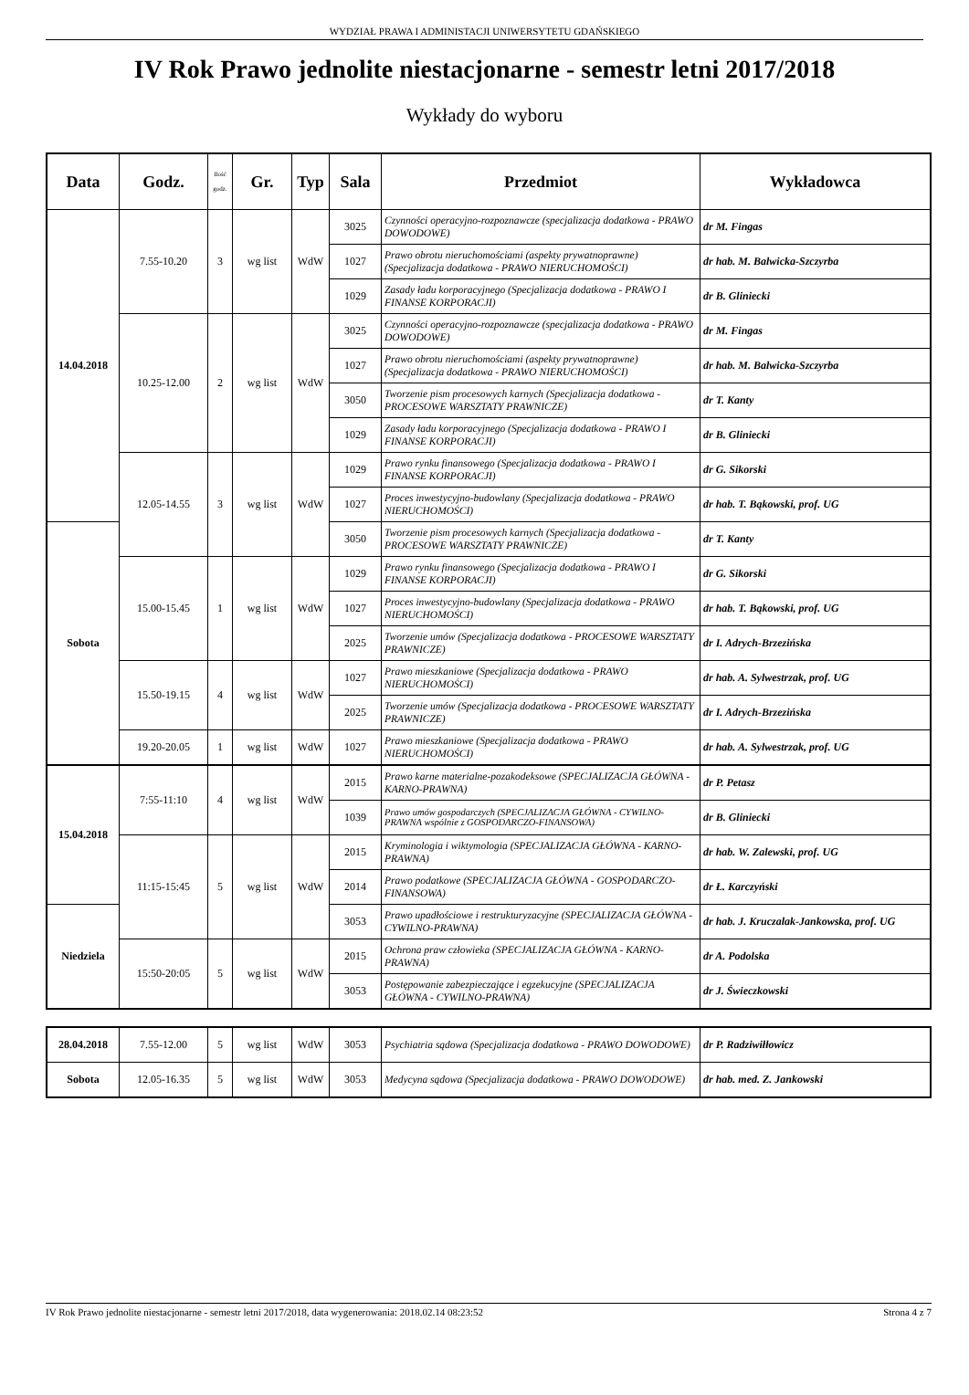WYDZIAŁ PRAWA I ADMINISTACJI UNIWERSYTETU GDAŃSKIEGO
IV Rok Prawo jednolite niestacjonarne - semestr letni 2017/2018
Wykłady do wyboru
| Data | Godz. | Ilość godz. | Gr. | Typ | Sala | Przedmiot | Wykładowca |
| --- | --- | --- | --- | --- | --- | --- | --- |
| 14.04.2018 | 7.55-10.20 | 3 | wg list | WdW | 3025 | Czynności operacyjno-rozpoznawcze (specjalizacja dodatkowa - PRAWO DOWODOWE) | dr M. Fingas |
| | | | | | 1027 | Prawo obrotu nieruchomościami (aspekty prywatnoprawne) (Specjalizacja dodatkowa - PRAWO NIERUCHOMOŚCI) | dr hab. M. Balwicka-Szczyrba |
| | | | | | 1029 | Zasady ładu korporacyjnego (Specjalizacja dodatkowa - PRAWO I FINANSE KORPORACJI) | dr B. Gliniecki |
| | 10.25-12.00 | 2 | wg list | WdW | 3025 | Czynności operacyjno-rozpoznawcze (specjalizacja dodatkowa - PRAWO DOWODOWE) | dr M. Fingas |
| | | | | | 1027 | Prawo obrotu nieruchomościami (aspekty prywatnoprawne) (Specjalizacja dodatkowa - PRAWO NIERUCHOMOŚCI) | dr hab. M. Balwicka-Szczyrba |
| | | | | | 3050 | Tworzenie pism procesowych karnych (Specjalizacja dodatkowa - PROCESOWE WARSZTATY PRAWNICZE) | dr T. Kanty |
| | | | | | 1029 | Zasady ładu korporacyjnego (Specjalizacja dodatkowa - PRAWO I FINANSE KORPORACJI) | dr B. Gliniecki |
| | 12.05-14.55 | 3 | wg list | WdW | 1029 | Prawo rynku finansowego (Specjalizacja dodatkowa - PRAWO I FINANSE KORPORACJI) | dr G. Sikorski |
| | | | | | 1027 | Proces inwestycyjno-budowlany (Specjalizacja dodatkowa - PRAWO NIERUCHOMOŚCI) | dr hab. T. Bąkowski, prof. UG |
| Sobota | | | | | 3050 | Tworzenie pism procesowych karnych (Specjalizacja dodatkowa - PROCESOWE WARSZTATY PRAWNICZE) | dr T. Kanty |
| | 15.00-15.45 | 1 | wg list | WdW | 1029 | Prawo rynku finansowego (Specjalizacja dodatkowa - PRAWO I FINANSE KORPORACJI) | dr G. Sikorski |
| | | | | | 1027 | Proces inwestycyjno-budowlany (Specjalizacja dodatkowa - PRAWO NIERUCHOMOŚCI) | dr hab. T. Bąkowski, prof. UG |
| | | | | | 2025 | Tworzenie umów (Specjalizacja dodatkowa - PROCESOWE WARSZTATY PRAWNICZE) | dr I. Adrych-Brzezińska |
| | 15.50-19.15 | 4 | wg list | WdW | 1027 | Prawo mieszkaniowe (Specjalizacja dodatkowa - PRAWO NIERUCHOMOŚCI) | dr hab. A. Sylwestrzak, prof. UG |
| | | | | | 2025 | Tworzenie umów (Specjalizacja dodatkowa - PROCESOWE WARSZTATY PRAWNICZE) | dr I. Adrych-Brzezińska |
| | 19.20-20.05 | 1 | wg list | WdW | 1027 | Prawo mieszkaniowe (Specjalizacja dodatkowa - PRAWO NIERUCHOMOŚCI) | dr hab. A. Sylwestrzak, prof. UG |
| 15.04.2018 | 7:55-11:10 | 4 | wg list | WdW | 2015 | Prawo karne materialne-pozakodeksowe (SPECJALIZACJA GŁÓWNA - KARNO-PRAWNA) | dr P. Petasz |
| | | | | | 1039 | Prawo umów gospodarczych (SPECJALIZACJA GŁÓWNA - CYWILNO-PRAWNA wspólnie z GOSPODARCZO-FINANSOWA) | dr B. Gliniecki |
| | 11:15-15:45 | 5 | wg list | WdW | 2015 | Kryminologia i wiktymologia (SPECJALIZACJA GŁÓWNA - KARNO-PRAWNA) | dr hab. W. Zalewski, prof. UG |
| | | | | | 2014 | Prawo podatkowe (SPECJALIZACJA GŁÓWNA - GOSPODARCZO-FINANSOWA) | dr Ł. Karczyński |
| Niedziela | | | | | 3053 | Prawo upadłościowe i restrukturyzacyjne (SPECJALIZACJA GŁÓWNA - CYWILNO-PRAWNA) | dr hab. J. Kruczalak-Jankowska, prof. UG |
| | 15:50-20:05 | 5 | wg list | WdW | 2015 | Ochrona praw człowieka (SPECJALIZACJA GŁÓWNA - KARNO-PRAWNA) | dr A. Podolska |
| | | | | | 3053 | Postępowanie zabezpieczające i egzekucyjne (SPECJALIZACJA GŁÓWNA - CYWILNO-PRAWNA) | dr J. Świeczkowski |
| 28.04.2018 | 7.55-12.00 | 5 | wg list | WdW | 3053 | Psychiatria sądowa (Specjalizacja dodatkowa - PRAWO DOWODOWE) | dr P. Radziwiłłowicz |
| Sobota | 12.05-16.35 | 5 | wg list | WdW | 3053 | Medycyna sądowa (Specjalizacja dodatkowa - PRAWO DOWODOWE) | dr hab. med. Z. Jankowski |
IV Rok Prawo jednolite niestacjonarne - semestr letni 2017/2018, data wygenerowania: 2018.02.14 08:23:52 Strona 4 z 7